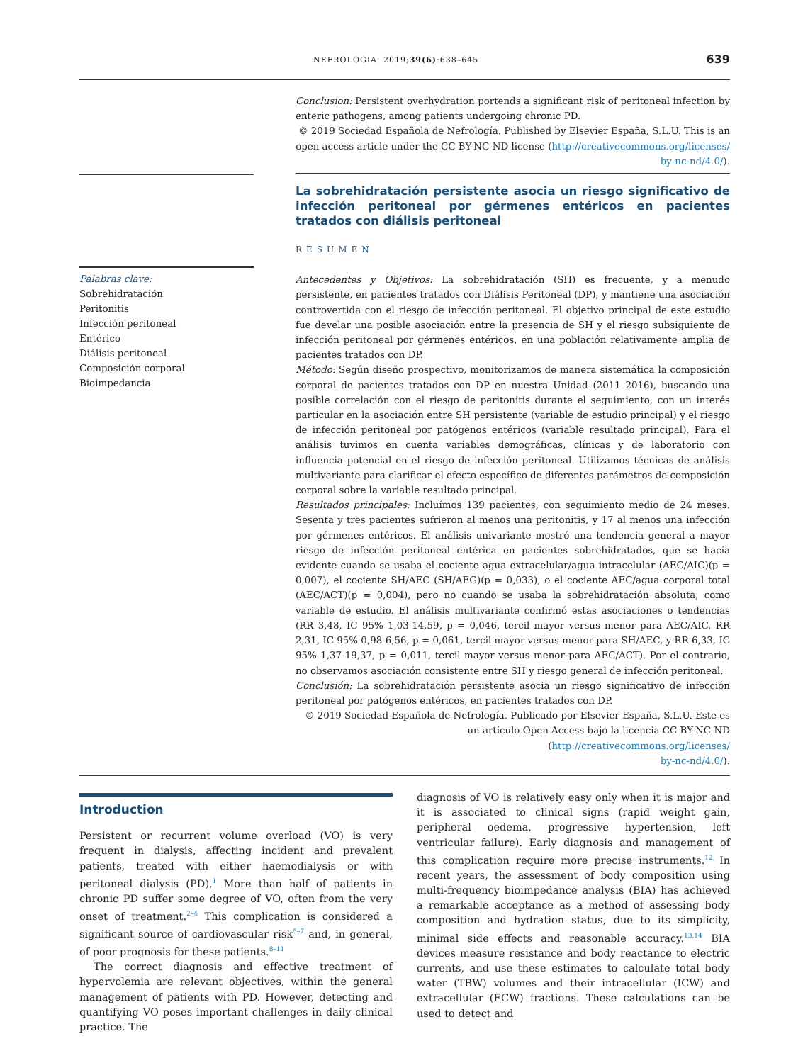NEFROLOGIA. 2019;39(6):638–645 639
Palabras clave:
Sobrehidratación
Peritonitis
Infección peritoneal
Entérico
Diálisis peritoneal
Composición corporal
Bioimpedancia
Conclusion: Persistent overhydration portends a significant risk of peritoneal infection by enteric pathogens, among patients undergoing chronic PD.
© 2019 Sociedad Española de Nefrología. Published by Elsevier España, S.L.U. This is an open access article under the CC BY-NC-ND license (http://creativecommons.org/licenses/
by-nc-nd/4.0/).
La sobrehidratación persistente asocia un riesgo significativo de infección peritoneal por gérmenes entéricos en pacientes tratados con diálisis peritoneal
RESUMEN
Antecedentes y Objetivos: La sobrehidratación (SH) es frecuente, y a menudo persistente, en pacientes tratados con Diálisis Peritoneal (DP), y mantiene una asociación controvertida con el riesgo de infección peritoneal. El objetivo principal de este estudio fue develar una posible asociación entre la presencia de SH y el riesgo subsiguiente de infección peritoneal por gérmenes entéricos, en una población relativamente amplia de pacientes tratados con DP.
Método: Según diseño prospectivo, monitorizamos de manera sistemática la composición corporal de pacientes tratados con DP en nuestra Unidad (2011–2016), buscando una posible correlación con el riesgo de peritonitis durante el seguimiento, con un interés particular en la asociación entre SH persistente (variable de estudio principal) y el riesgo de infección peritoneal por patógenos entéricos (variable resultado principal). Para el análisis tuvimos en cuenta variables demográficas, clínicas y de laboratorio con influencia potencial en el riesgo de infección peritoneal. Utilizamos técnicas de análisis multivariante para clarificar el efecto específico de diferentes parámetros de composición corporal sobre la variable resultado principal.
Resultados principales: Incluímos 139 pacientes, con seguimiento medio de 24 meses. Sesenta y tres pacientes sufrieron al menos una peritonitis, y 17 al menos una infección por gérmenes entéricos. El análisis univariante mostró una tendencia general a mayor riesgo de infección peritoneal entérica en pacientes sobrehidratados, que se hacía evidente cuando se usaba el cociente agua extracelular/agua intracelular (AEC/AIC)(p = 0,007), el cociente SH/AEC (SH/AEG)(p = 0,033), o el cociente AEC/agua corporal total (AEC/ACT)(p = 0,004), pero no cuando se usaba la sobrehidratación absoluta, como variable de estudio. El análisis multivariante confirmó estas asociaciones o tendencias (RR 3,48, IC 95% 1,03-14,59, p = 0,046, tercil mayor versus menor para AEC/AIC, RR 2,31, IC 95% 0,98-6,56, p = 0,061, tercil mayor versus menor para SH/AEC, y RR 6,33, IC 95% 1,37-19,37, p = 0,011, tercil mayor versus menor para AEC/ACT). Por el contrario, no observamos asociación consistente entre SH y riesgo general de infección peritoneal.
Conclusión: La sobrehidratación persistente asocia un riesgo significativo de infección peritoneal por patógenos entéricos, en pacientes tratados con DP.
© 2019 Sociedad Española de Nefrología. Publicado por Elsevier España, S.L.U. Este es un artículo Open Access bajo la licencia CC BY-NC-ND (http://creativecommons.org/licenses/
by-nc-nd/4.0/).
Introduction
Persistent or recurrent volume overload (VO) is very frequent in dialysis, affecting incident and prevalent patients, treated with either haemodialysis or with peritoneal dialysis (PD).<sup>1</sup> More than half of patients in chronic PD suffer some degree of VO, often from the very onset of treatment.<sup>2–4</sup> This complication is considered a significant source of cardiovascular risk<sup>5–7</sup> and, in general, of poor prognosis for these patients.<sup>8–11</sup>
The correct diagnosis and effective treatment of hypervolemia are relevant objectives, within the general management of patients with PD. However, detecting and quantifying VO poses important challenges in daily clinical practice. The
diagnosis of VO is relatively easy only when it is major and it is associated to clinical signs (rapid weight gain, peripheral oedema, progressive hypertension, left ventricular failure). Early diagnosis and management of this complication require more precise instruments.<sup>12</sup> In recent years, the assessment of body composition using multi-frequency bioimpedance analysis (BIA) has achieved a remarkable acceptance as a method of assessing body composition and hydration status, due to its simplicity, minimal side effects and reasonable accuracy.<sup>13,14</sup> BIA devices measure resistance and body reactance to electric currents, and use these estimates to calculate total body water (TBW) volumes and their intracellular (ICW) and extracellular (ECW) fractions. These calculations can be used to detect and